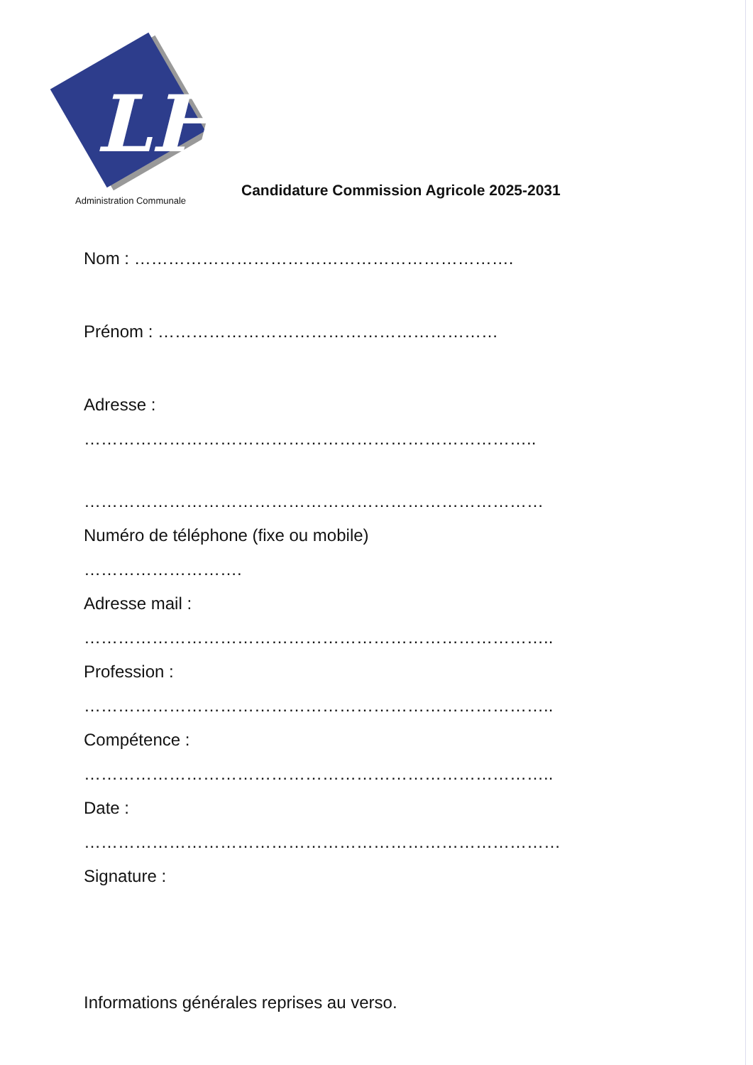LH
Administration Communale
Candidature Commission Agricole 2025-2031
Nom : ………………………………………………………….
Prénom : ……………………………………………………
Adresse :
……………………………………………………………………..
………………………………………………………………………
Numéro de téléphone (fixe ou mobile)
……………………….
Adresse mail :
………………………………………………………………………..
Profession :
………………………………………………………………………..
Compétence :
………………………………………………………………………..
Date :
…………………………………………………………………………
Signature :
Informations générales reprises au verso.